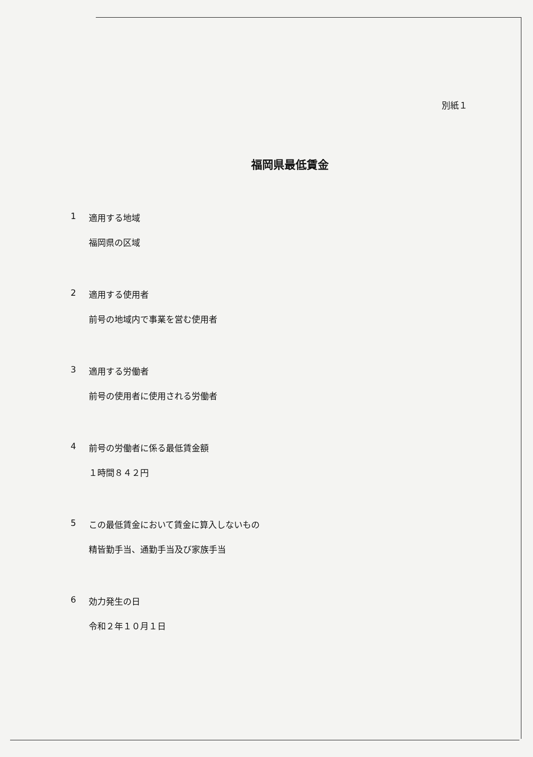別紙１
福岡県最低賃金
1 適用する地域
福岡県の区域
2 適用する使用者
前号の地域内で事業を営む使用者
3 適用する労働者
前号の使用者に使用される労働者
4 前号の労働者に係る最低賃金額
１時間８４２円
5 この最低賃金において賃金に算入しないもの
精皆勤手当、通勤手当及び家族手当
6 効力発生の日
令和２年１０月１日